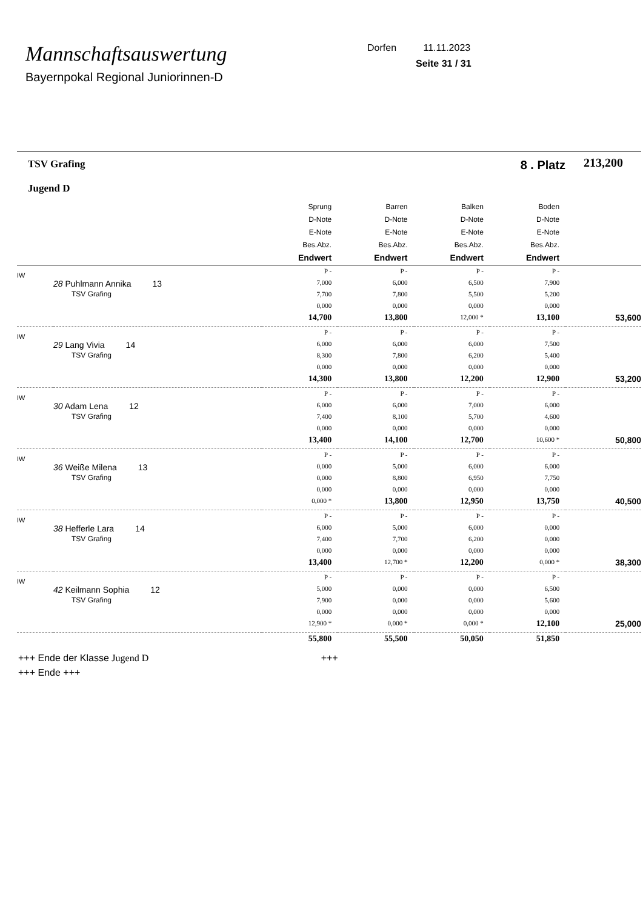Mannschaftsauswertung
Bayernpokal Regional Juniorinnen-D
Dorfen 11.11.2023
Seite 31 / 31
| TSV Grafing Jugend D | | 8 . Platz | | | | 213,200 |
| --- | --- | --- | --- | --- | --- | --- |
| | | Sprung D-Note E-Note Bes.Abz. Endwert | Barren D-Note E-Note Bes.Abz. Endwert | Balken D-Note E-Note Bes.Abz. Endwert | Boden D-Note E-Note Bes.Abz. Endwert | |
| IW | 28 Puhlmann Annika 13 TSV Grafing | P - 7,000 7,700 0,000 14,700 | P - 6,000 7,800 0,000 13,800 | P - 6,500 5,500 0,000 12,000 * | P - 7,900 5,200 0,000 13,100 | 53,600 |
| IW | 29 Lang Vivia 14 TSV Grafing | P - 6,000 8,300 0,000 14,300 | P - 6,000 7,800 0,000 13,800 | P - 6,000 6,200 0,000 12,200 | P - 7,500 5,400 0,000 12,900 | 53,200 |
| IW | 30 Adam Lena 12 TSV Grafing | P - 6,000 7,400 0,000 13,400 | P - 6,000 8,100 0,000 14,100 | P - 7,000 5,700 0,000 12,700 | P - 6,000 4,600 0,000 10,600 * | 50,800 |
| IW | 36 Weiße Milena 13 TSV Grafing | P - 0,000 0,000 0,000 0,000 * | P - 5,000 8,800 0,000 13,800 | P - 6,000 6,950 0,000 12,950 | P - 6,000 7,750 0,000 13,750 | 40,500 |
| IW | 38 Hefferle Lara 14 TSV Grafing | P - 6,000 7,400 0,000 13,400 | P - 5,000 7,700 0,000 12,700 * | P - 6,000 6,200 0,000 12,200 | P - 0,000 0,000 0,000 0,000 * | 38,300 |
| IW | 42 Keilmann Sophia 12 TSV Grafing | P - 5,000 7,900 0,000 12,900 * | P - 0,000 0,000 0,000 0,000 * | P - 0,000 0,000 0,000 0,000 * | P - 6,500 5,600 0,000 12,100 | 25,000 |
| | | 55,800 | 55,500 | 50,050 | 51,850 | |
+++ Ende der Klasse Jugend D +++
+++ Ende +++